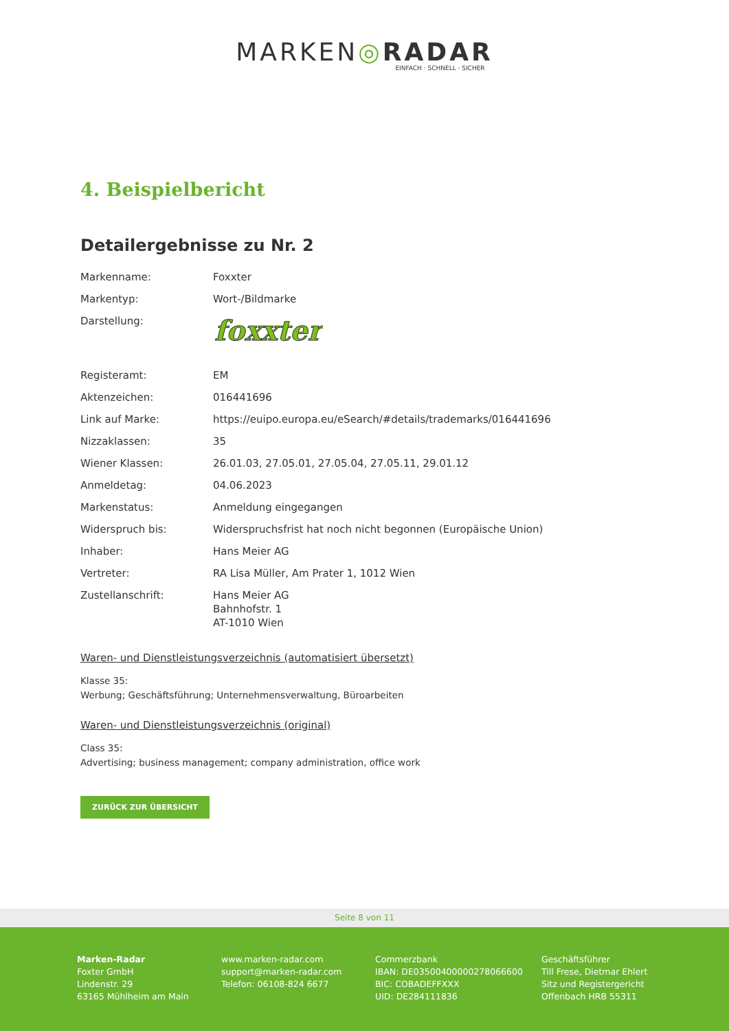MARKEN◎RADAR
EINFACH · SCHNELL · SICHER
4. Beispielbericht
Detailergebnisse zu Nr. 2
| Markenname: | Foxxter |
| Markentyp: | Wort-/Bildmarke |
| Darstellung: | foxxter |
| Registeramt: | EM |
| Aktenzeichen: | 016441696 |
| Link auf Marke: | https://euipo.europa.eu/eSearch/#details/trademarks/016441696 |
| Nizzaklassen: | 35 |
| Wiener Klassen: | 26.01.03, 27.05.01, 27.05.04, 27.05.11, 29.01.12 |
| Anmeldetag: | 04.06.2023 |
| Markenstatus: | Anmeldung eingegangen |
| Widerspruch bis: | Widerspruchsfrist hat noch nicht begonnen (Europäische Union) |
| Inhaber: | Hans Meier AG |
| Vertreter: | RA Lisa Müller, Am Prater 1, 1012 Wien |
| Zustellanschrift: | Hans Meier AG Bahnhofstr. 1 AT-1010 Wien |
Waren- und Dienstleistungsverzeichnis (automatisiert übersetzt)
Klasse 35:
Werbung; Geschäftsführung; Unternehmensverwaltung, Büroarbeiten
Waren- und Dienstleistungsverzeichnis (original)
Class 35:
Advertising; business management; company administration, office work
ZURÜCK ZUR ÜBERSICHT
Seite 8 von 11
Marken-Radar
Foxter GmbH
Lindenstr. 29
63165 Mühlheim am Main
www.marken-radar.com
support@marken-radar.com
Telefon: 06108-824 6677
Commerzbank
IBAN: DE03500400000278066600
BIC: COBADEFFXXX
UID: DE284111836
Geschäftsführer
Till Frese, Dietmar Ehlert
Sitz und Registergericht
Offenbach HRB 55311